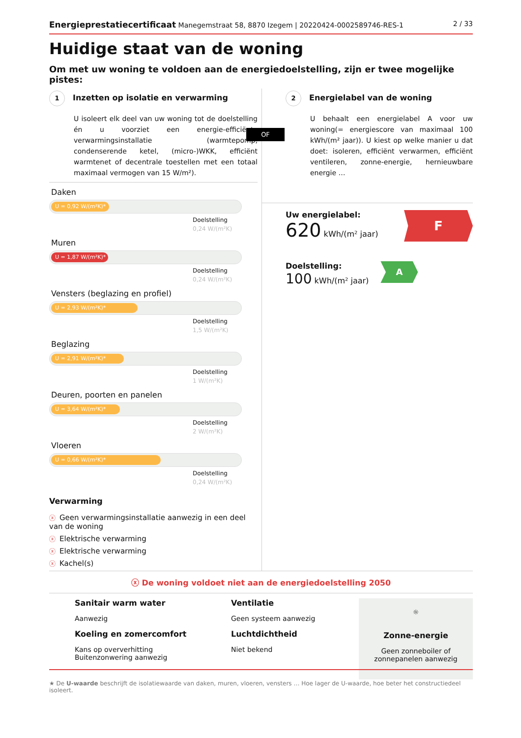Energieprestatiecertificaat Manegemstraat 58, 8870 Izegem | 20220424-0002589746-RES-1
2 / 33
Huidige staat van de woning
Om met uw woning te voldoen aan de energiedoelstelling, zijn er twee mogelijke pistes:
1 Inzetten op isolatie en verwarming
U isoleert elk deel van uw woning tot de doelstelling én u voorziet een energie-efficiënte verwarmingsinstallatie (warmtepomp, condenserende ketel, (micro-)WKK, efficiënt warmtenet of decentrale toestellen met een totaal maximaal vermogen van 15 W/m²).
Daken
U = 0,92 W/(m²K)*
Doelstelling
0,24 W/(m²K)
Muren
U = 1,87 W/(m²K)*
Doelstelling
0,24 W/(m²K)
Vensters (beglazing en profiel)
U = 2,93 W/(m²K)*
Doelstelling
1,5 W/(m²K)
Beglazing
U = 2,91 W/(m²K)*
Doelstelling
1 W/(m²K)
Deuren, poorten en panelen
U = 3,64 W/(m²K)*
Doelstelling
2 W/(m²K)
Vloeren
U = 0,66 W/(m²K)*
Doelstelling
0,24 W/(m²K)
Verwarming
ⓧ Geen verwarmingsinstallatie aanwezig in een deel van de woning
ⓧ Elektrische verwarming
ⓧ Elektrische verwarming
ⓧ Kachel(s)
OF
2 Energielabel van de woning
U behaalt een energielabel A voor uw woning(= energiescore van maximaal 100 kWh/(m² jaar)). U kiest op welke manier u dat doet: isoleren, efficiënt verwarmen, efficiënt ventileren, zonne-energie, hernieuwbare energie …
Uw energielabel:
620 kWh/(m² jaar)
F
Doelstelling:
100 kWh/(m² jaar)
A
ⓧ De woning voldoet niet aan de energiedoelstelling 2050
Sanitair warm water
Aanwezig
Koeling en zomercomfort
Kans op oververhitting
Buitenzonwering aanwezig
Ventilatie
Geen systeem aanwezig
Luchtdichtheid
Niet bekend
☼
Zonne-energie
Geen zonneboiler of zonnepanelen aanwezig
★ De U-waarde beschrijft de isolatiewaarde van daken, muren, vloeren, vensters … Hoe lager de U-waarde, hoe beter het constructiedeel isoleert.